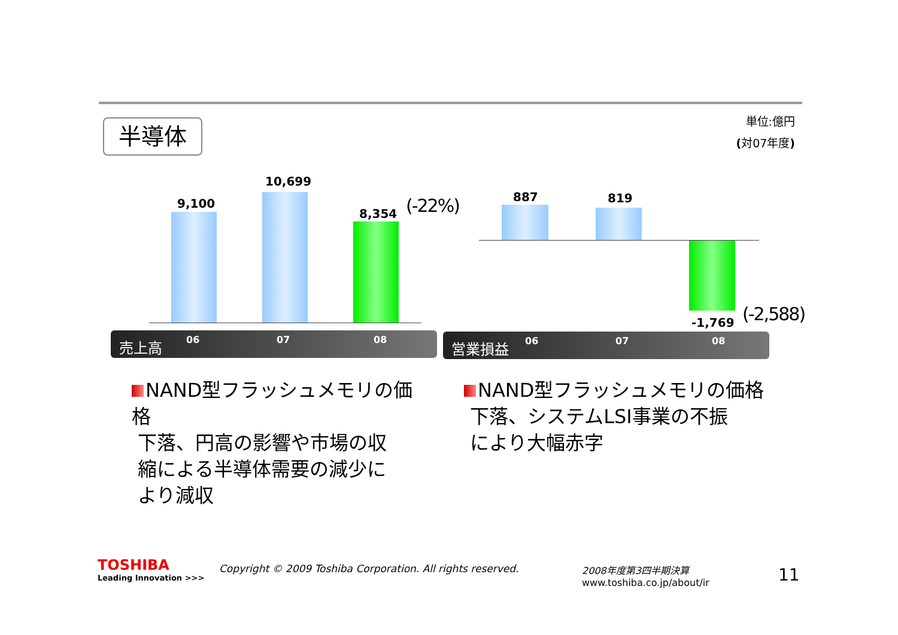半導体
単位:億円
(対07年度)
9,100
10,699
8,354 (-22%)
売上高 06 07 08
887 819
-1,769 (-2,588)
営業損益 06 07 08
NAND型フラッシュメモリの価格
下落、円高の影響や市場の収
縮による半導体需要の減少に
より減収
NAND型フラッシュメモリの価格
下落、システムLSI事業の不振
により大幅赤字
TOSHIBA
Leading Innovation >>>
Copyright © 2009 Toshiba Corporation. All rights reserved.
2008年度第3四半期決算
www.toshiba.co.jp/about/ir
11